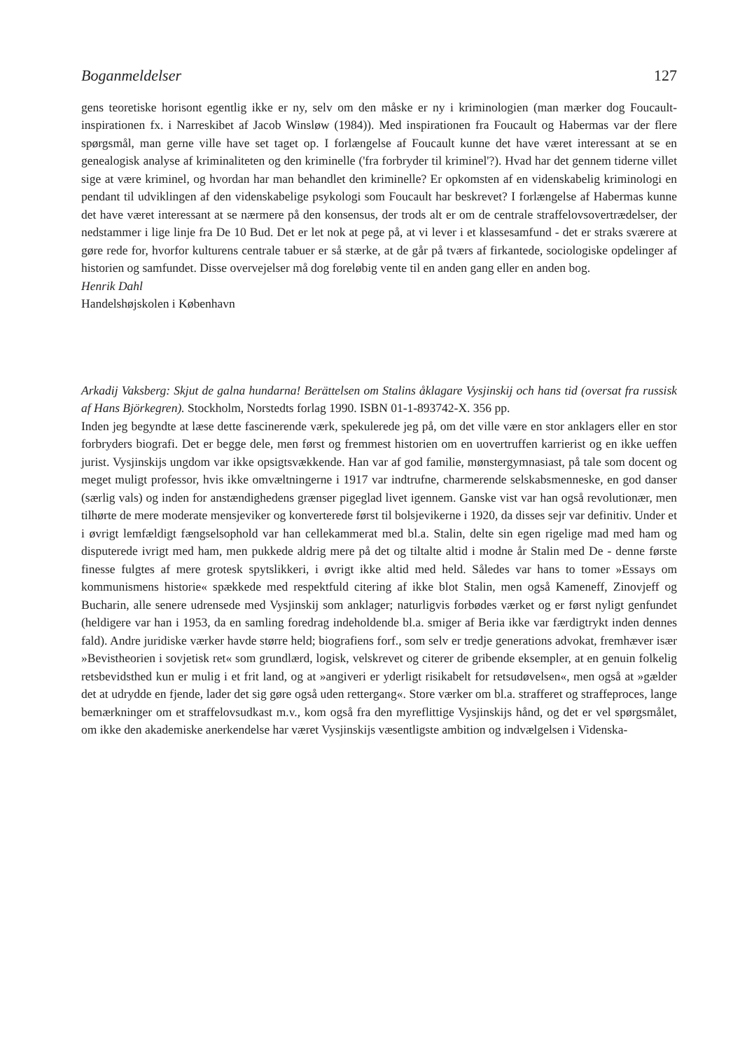Boganmeldelser 127
gens teoretiske horisont egentlig ikke er ny, selv om den måske er ny i kriminologien (man mærker dog Foucault-inspirationen fx. i Narreskibet af Jacob Winsløw (1984)). Med inspirationen fra Foucault og Habermas var der flere spørgsmål, man gerne ville have set taget op. I forlængelse af Foucault kunne det have været interessant at se en genealogisk analyse af kriminaliteten og den kriminelle ('fra forbryder til kriminel'?). Hvad har det gennem tiderne villet sige at være kriminel, og hvordan har man behandlet den kriminelle? Er opkomsten af en videnskabelig kriminologi en pendant til udviklingen af den videnskabelige psykologi som Foucault har beskrevet? I forlængelse af Habermas kunne det have været interessant at se nærmere på den konsensus, der trods alt er om de centrale straffelovsovertrædelser, der nedstammer i lige linje fra De 10 Bud. Det er let nok at pege på, at vi lever i et klassesamfund - det er straks sværere at gøre rede for, hvorfor kulturens centrale tabuer er så stærke, at de går på tværs af firkantede, sociologiske opdelinger af historien og samfundet. Disse overvejelser må dog foreløbig vente til en anden gang eller en anden bog.
Henrik Dahl
Handelshøjskolen i København
Arkadij Vaksberg: Skjut de galna hundarna! Berättelsen om Stalins åklagare Vysjinskij och hans tid (oversat fra russisk af Hans Björkegren). Stockholm, Norstedts forlag 1990. ISBN 01-1-893742-X. 356 pp.
Inden jeg begyndte at læse dette fascinerende værk, spekulerede jeg på, om det ville være en stor anklagers eller en stor forbryders biografi. Det er begge dele, men først og fremmest historien om en uovertruffen karrierist og en ikke ueffen jurist. Vysjinskijs ungdom var ikke opsigtsvækkende. Han var af god familie, mønstergymnasiast, på tale som docent og meget muligt professor, hvis ikke omvæltningerne i 1917 var indtrufne, charmerende selskabsmenneske, en god danser (særlig vals) og inden for anstændighedens grænser pigeglad livet igennem. Ganske vist var han også revolutionær, men tilhørte de mere moderate mensjeviker og konverterede først til bolsjevikerne i 1920, da disses sejr var definitiv. Under et i øvrigt lemfældigt fængselsophold var han cellekammerat med bl.a. Stalin, delte sin egen rigelige mad med ham og disputerede ivrigt med ham, men pukkede aldrig mere på det og tiltalte altid i modne år Stalin med De - denne første finesse fulgtes af mere grotesk spytslikkeri, i øvrigt ikke altid med held. Således var hans to tomer »Essays om kommunismens historie« spækkede med respektfuld citering af ikke blot Stalin, men også Kameneff, Zinovjeff og Bucharin, alle senere udrensede med Vysjinskij som anklager; naturligvis forbødes værket og er først nyligt genfundet (heldigere var han i 1953, da en samling foredrag indeholdende bl.a. smiger af Beria ikke var færdigtrykt inden dennes fald). Andre juridiske værker havde større held; biografiens forf., som selv er tredje generations advokat, fremhæver især »Bevistheorien i sovjetisk ret« som grundlærd, logisk, velskrevet og citerer de gribende eksempler, at en genuin folkelig retsbevidsthed kun er mulig i et frit land, og at »angiveri er yderligt risikabelt for retsudøvelsen«, men også at »gælder det at udrydde en fjende, lader det sig gøre også uden rettergang«. Store værker om bl.a. strafferet og straffeproces, lange bemærkninger om et straffelovsudkast m.v., kom også fra den myreflittige Vysjinskijs hånd, og det er vel spørgsmålet, om ikke den akademiske anerkendelse har været Vysjinskijs væsentligste ambition og indvælgelsen i Videnska-